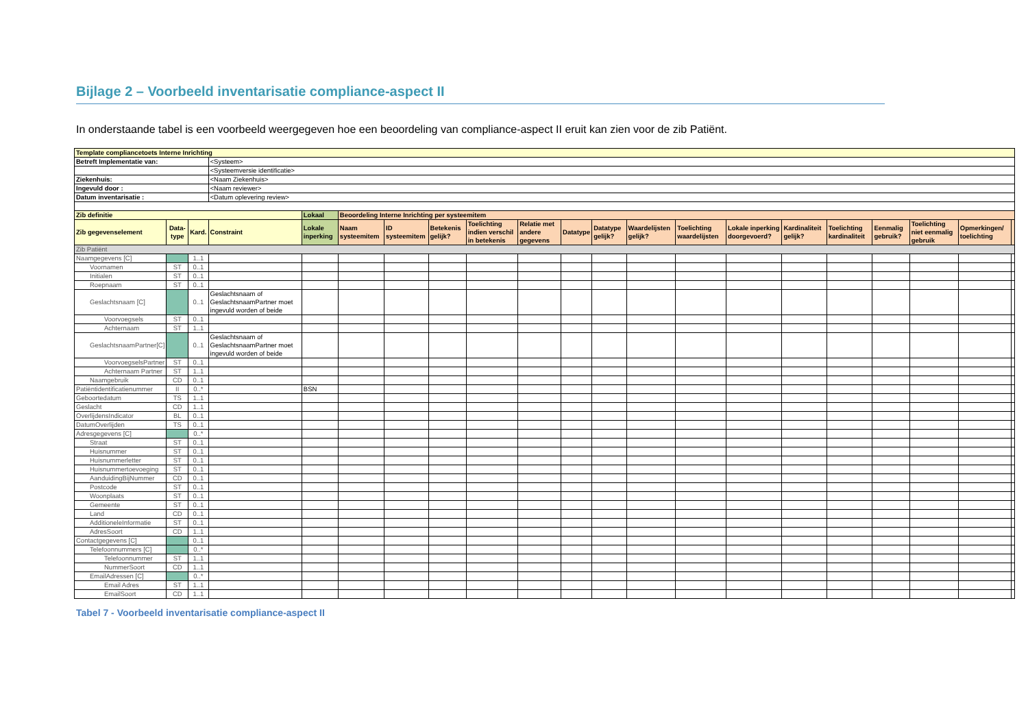Bijlage 2 – Voorbeeld inventarisatie compliance-aspect II
In onderstaande tabel is een voorbeeld weergegeven hoe een beoordeling van compliance-aspect II eruit kan zien voor de zib Patiënt.
| Template compliancetoets Interne Inrichting | | | | | | | | | | | | | | | | | | | | |
| Betreft Implementatie van: | | | <Systeem> | | | | | | | | | | | | | | | | | |
| | | | <Systeemversie identificatie> | | | | | | | | | | | | | | | | | |
| Ziekenhuis: | | | <Naam Ziekenhuis> | | | | | | | | | | | | | | | | | |
| Ingevuld door : | | | <Naam reviewer> | | | | | | | | | | | | | | | | | |
| Datum inventarisatie : | | | <Datum oplevering review> | | | | | | | | | | | | | | | | | |
| Zib definitie | | | | Lokaal | Beoordeling Interne Inrichting per systeemitem | | | | | | | | | | | | | | | |
| Zib gegevenselement | Data-type | Kard. | Constraint | Lokale inperking | Naam systeemitem | ID systeemitem | Betekenis gelijk? | Toelichting indien verschil in betekenis | Relatie met andere gegevens | Datatype | Datatype gelijk? | Waardelijsten gelijk? | Toelichting waardelijsten | Lokale inperking doorgevoerd? | Kardinaliteit gelijk? | Toelichting kardinaliteit | Eenmalig gebruik? | Toelichting niet eenmalig gebruik | Opmerkingen/ toelichting | |
| Zib Patiënt | | | | | | | | | | | | | | | | | | | | |
| Naamgegevens [C] | | 1..1 | | | | | | | | | | | | | | | | | | |
| Voornamen | ST | 0..1 | | | | | | | | | | | | | | | | | | |
| Initialen | ST | 0..1 | | | | | | | | | | | | | | | | | | |
| Roepnaam | ST | 0..1 | | | | | | | | | | | | | | | | | | |
| Geslachtsnaam [C] | | 0..1 | Geslachtsnaam of GeslachtsnaamPartner moet ingevuld worden of beide | | | | | | | | | | | | | | | | | |
| Voorvoegsels | ST | 0..1 | | | | | | | | | | | | | | | | | | |
| Achternaam | ST | 1..1 | | | | | | | | | | | | | | | | | | |
| GeslachtsnaamPartner[C] | | 0..1 | Geslachtsnaam of GeslachtsnaamPartner moet ingevuld worden of beide | | | | | | | | | | | | | | | | | |
| VoorvoegselsPartner | ST | 0..1 | | | | | | | | | | | | | | | | | | |
| Achternaam Partner | ST | 1..1 | | | | | | | | | | | | | | | | | | |
| Naamgebruik | CD | 0..1 | | | | | | | | | | | | | | | | | | |
| Patiëntidentificatienummer | II | 0..* | | BSN | | | | | | | | | | | | | | | | |
| Geboortedatum | TS | 1..1 | | | | | | | | | | | | | | | | | | |
| Geslacht | CD | 1..1 | | | | | | | | | | | | | | | | | | |
| OverlijdensIndicator | BL | 0..1 | | | | | | | | | | | | | | | | | | |
| DatumOverlijden | TS | 0..1 | | | | | | | | | | | | | | | | | | |
| Adresgegevens [C] | | 0..* | | | | | | | | | | | | | | | | | | |
| Straat | ST | 0..1 | | | | | | | | | | | | | | | | | | |
| Huisnummer | ST | 0..1 | | | | | | | | | | | | | | | | | | |
| Huisnummerletter | ST | 0..1 | | | | | | | | | | | | | | | | | | |
| Huisnummertoevoeging | ST | 0..1 | | | | | | | | | | | | | | | | | | |
| AanduidingBijNummer | CD | 0..1 | | | | | | | | | | | | | | | | | | |
| Postcode | ST | 0..1 | | | | | | | | | | | | | | | | | | |
| Woonplaats | ST | 0..1 | | | | | | | | | | | | | | | | | | |
| Gemeente | ST | 0..1 | | | | | | | | | | | | | | | | | | |
| Land | CD | 0..1 | | | | | | | | | | | | | | | | | | |
| AdditioneleInformatie | ST | 0..1 | | | | | | | | | | | | | | | | | | |
| AdresSoort | CD | 1..1 | | | | | | | | | | | | | | | | | | |
| Contactgegevens [C] | | 0..1 | | | | | | | | | | | | | | | | | | |
| Telefoonnummers [C] | | 0..* | | | | | | | | | | | | | | | | | | |
| Telefoonnummer | ST | 1..1 | | | | | | | | | | | | | | | | | | |
| NummerSoort | CD | 1..1 | | | | | | | | | | | | | | | | | | |
| EmailAdressen [C] | | 0..* | | | | | | | | | | | | | | | | | | |
| Email Adres | ST | 1..1 | | | | | | | | | | | | | | | | | | |
| EmailSoort | CD | 1..1 | | | | | | | | | | | | | | | | | | |
Tabel 7 - Voorbeeld inventarisatie compliance-aspect II